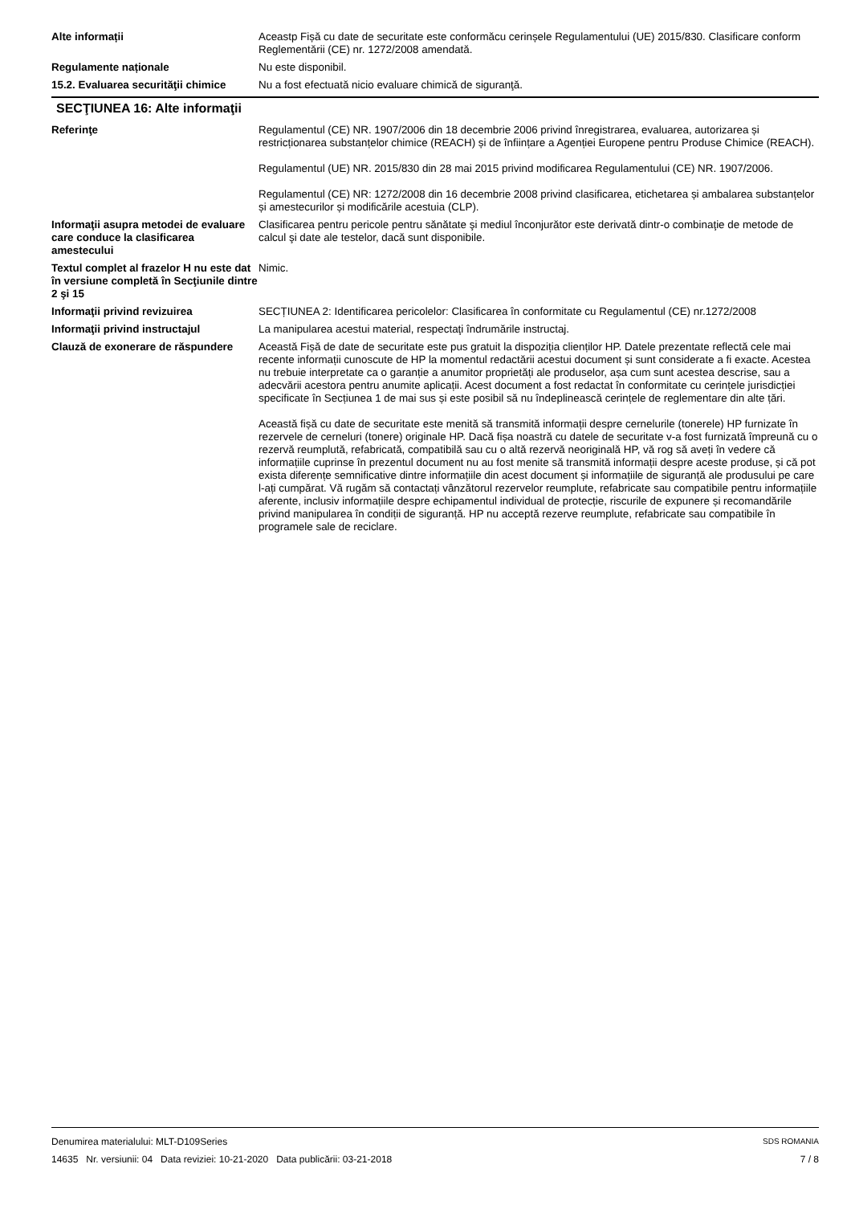Alte informații Aceastp Fișă cu date de securitate este conformăcu cerinșele Regulamentului (UE) 2015/830. Clasificare conform Reglementării (CE) nr. 1272/2008 amendată.
Regulamente naționale Nu este disponibil.
15.2. Evaluarea securităţii chimice
Nu a fost efectuată nicio evaluare chimică de siguranţă.
SECŢIUNEA 16: Alte informaţii
Referinţe Regulamentul (CE) NR. 1907/2006 din 18 decembrie 2006 privind înregistrarea, evaluarea, autorizarea și restricționarea substanțelor chimice (REACH) și de înființare a Agenției Europene pentru Produse Chimice (REACH).
Regulamentul (UE) NR. 2015/830 din 28 mai 2015 privind modificarea Regulamentului (CE) NR. 1907/2006.
Regulamentul (CE) NR: 1272/2008 din 16 decembrie 2008 privind clasificarea, etichetarea și ambalarea substanțelor și amestecurilor și modificările acestuia (CLP).
Informaţii asupra metodei de evaluare care conduce la clasificarea amestecului
Clasificarea pentru pericole pentru sănătate şi mediul înconjurător este derivată dintr-o combinaţie de metode de calcul şi date ale testelor, dacă sunt disponibile.
Textul complet al frazelor H nu este dat în versiune completă în Secţiunile dintre 2 şi 15
Nimic.
Informaţii privind revizuirea SECȚIUNEA 2: Identificarea pericolelor: Clasificarea în conformitate cu Regulamentul (CE) nr.1272/2008
Informaţii privind instructajul La manipularea acestui material, respectaţi îndrumările instructaj.
Clauză de exonerare de răspundere
Această Fișă de date de securitate este pus gratuit la dispoziția clienților HP. Datele prezentate reflectă cele mai recente informații cunoscute de HP la momentul redactării acestui document și sunt considerate a fi exacte. Acestea nu trebuie interpretate ca o garanție a anumitor proprietăți ale produselor, așa cum sunt acestea descrise, sau a adecvării acestora pentru anumite aplicații. Acest document a fost redactat în conformitate cu cerințele jurisdicției specificate în Secțiunea 1 de mai sus și este posibil să nu îndeplinească cerințele de reglementare din alte țări.
Această fișă cu date de securitate este menită să transmită informații despre cernelurile (tonerele) HP furnizate în rezervele de cerneluri (tonere) originale HP. Dacă fișa noastră cu datele de securitate v-a fost furnizată împreună cu o rezervă reumplută, refabricată, compatibilă sau cu o altă rezervă neoriginală HP, vă rog să aveți în vedere că informațiile cuprinse în prezentul document nu au fost menite să transmită informații despre aceste produse, și că pot exista diferențe semnificative dintre informațiile din acest document și informațiile de siguranță ale produsului pe care l-ați cumpărat. Vă rugăm să contactați vânzătorul rezervelor reumplute, refabricate sau compatibile pentru informațiile aferente, inclusiv informațiile despre echipamentul individual de protecție, riscurile de expunere și recomandările privind manipularea în condiții de siguranță. HP nu acceptă rezerve reumplute, refabricate sau compatibile în programele sale de reciclare.
Denumirea materialului: MLT-D109Series
14635 Nr. versiunii: 04 Data reviziei: 10-21-2020 Data publicării: 03-21-2018
SDS ROMANIA
7 / 8